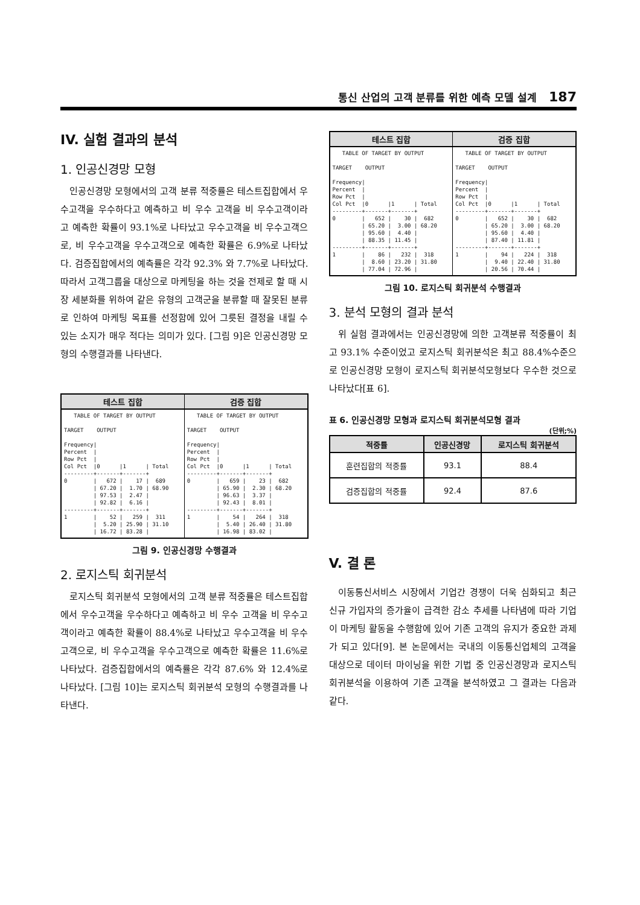통신 산업의 고객 분류를 위한 예측 모델 설계 187
IV. 실험 결과의 분석
1. 인공신경망 모형
인공신경망 모형에서의 고객 분류 적중률은 테스트집합에서 우수고객을 우수하다고 예측하고 비 우수 고객을 비 우수고객이라고 예측한 확률이 93.1%로 나타났고 우수고객을 비 우수고객으로, 비 우수고객을 우수고객으로 예측한 확률은 6.9%로 나타났다. 검증집합에서의 예측률은 각각 92.3% 와 7.7%로 나타났다. 따라서 고객그룹을 대상으로 마케팅을 하는 것을 전제로 할 때 시장 세분화를 위하여 같은 유형의 고객군을 분류할 때 잘못된 분류로 인하여 마케팅 목표를 선정함에 있어 그릇된 결정을 내릴 수 있는 소지가 매우 적다는 의미가 있다. [그림 9]은 인공신경망 모형의 수행결과를 나타낸다.
테스트 집합
   TABLE OF TARGET BY OUTPUT

TARGET    OUTPUT

Frequency|
Percent  |
Row Pct  |
Col Pct  |0      |1      | Total
---------+-------+-------+
0        |   672 |    17 |  689
         | 67.20 |  1.70 | 68.90
         | 97.53 |  2.47 |
         | 92.82 |  6.16 |
---------+-------+-------+
1        |    52 |   259 |  311
         |  5.20 | 25.90 | 31.10
         | 16.72 | 83.28 |
검증 집합
   TABLE OF TARGET BY OUTPUT

TARGET    OUTPUT

Frequency|
Percent  |
Row Pct  |
Col Pct  |0      |1      | Total
---------+-------+-------+
0        |   659 |    23 |  682
         | 65.90 |  2.30 | 68.20
         | 96.63 |  3.37 |
         | 92.43 |  8.01 |
---------+-------+-------+
1        |    54 |   264 |  318
         |  5.40 | 26.40 | 31.80
         | 16.98 | 83.02 |
그림 9. 인공신경망 수행결과
2. 로지스틱 회귀분석
로지스틱 회귀분석 모형에서의 고객 분류 적중률은 테스트집합에서 우수고객을 우수하다고 예측하고 비 우수 고객을 비 우수고객이라고 예측한 확률이 88.4%로 나타났고 우수고객을 비 우수고객으로, 비 우수고객을 우수고객으로 예측한 확률은 11.6%로 나타났다. 검증집합에서의 예측률은 각각 87.6% 와 12.4%로 나타났다. [그림 10]는 로지스틱 회귀분석 모형의 수행결과를 나타낸다.
테스트 집합
   TABLE OF TARGET BY OUTPUT

TARGET    OUTPUT

Frequency|
Percent  |
Row Pct  |
Col Pct  |0      |1      | Total
---------+-------+-------+
0        |   652 |    30 |  682
         | 65.20 |  3.00 | 68.20
         | 95.60 |  4.40 |
         | 88.35 | 11.45 |
---------+-------+-------+
1        |    86 |   232 |  318
         |  8.60 | 23.20 | 31.80
         | 77.04 | 72.96 |
검증 집합
   TABLE OF TARGET BY OUTPUT

TARGET    OUTPUT

Frequency|
Percent  |
Row Pct  |
Col Pct  |0      |1      | Total
---------+-------+-------+
0        |   652 |    30 |  682
         | 65.20 |  3.00 | 68.20
         | 95.60 |  4.40 |
         | 87.40 | 11.81 |
---------+-------+-------+
1        |    94 |   224 |  318
         |  9.40 | 22.40 | 31.80
         | 20.56 | 70.44 |
그림 10. 로지스틱 회귀분석 수행결과
3. 분석 모형의 결과 분석
위 실험 결과에서는 인공신경망에 의한 고객분류 적중률이 최고 93.1% 수준이었고 로지스틱 회귀분석은 최고 88.4%수준으로 인공신경망 모형이 로지스틱 회귀분석모형보다 우수한 것으로 나타났다[표 6].
표 6. 인공신경망 모형과 로지스틱 회귀분석모형 결과
(단위;%)
| 적중률 | 인공신경망 | 로지스틱 회귀분석 |
| --- | --- | --- |
| 훈련집합의 적중률 | 93.1 | 88.4 |
| 검증집합의 적중률 | 92.4 | 87.6 |
V. 결 론
이동통신서비스 시장에서 기업간 경쟁이 더욱 심화되고 최근 신규 가입자의 증가율이 급격한 감소 추세를 나타냄에 따라 기업이 마케팅 활동을 수행함에 있어 기존 고객의 유지가 중요한 과제가 되고 있다[9]. 본 논문에서는 국내의 이동통신업체의 고객을 대상으로 데이터 마이닝을 위한 기법 중 인공신경망과 로지스틱 회귀분석을 이용하여 기존 고객을 분석하였고 그 결과는 다음과 같다.